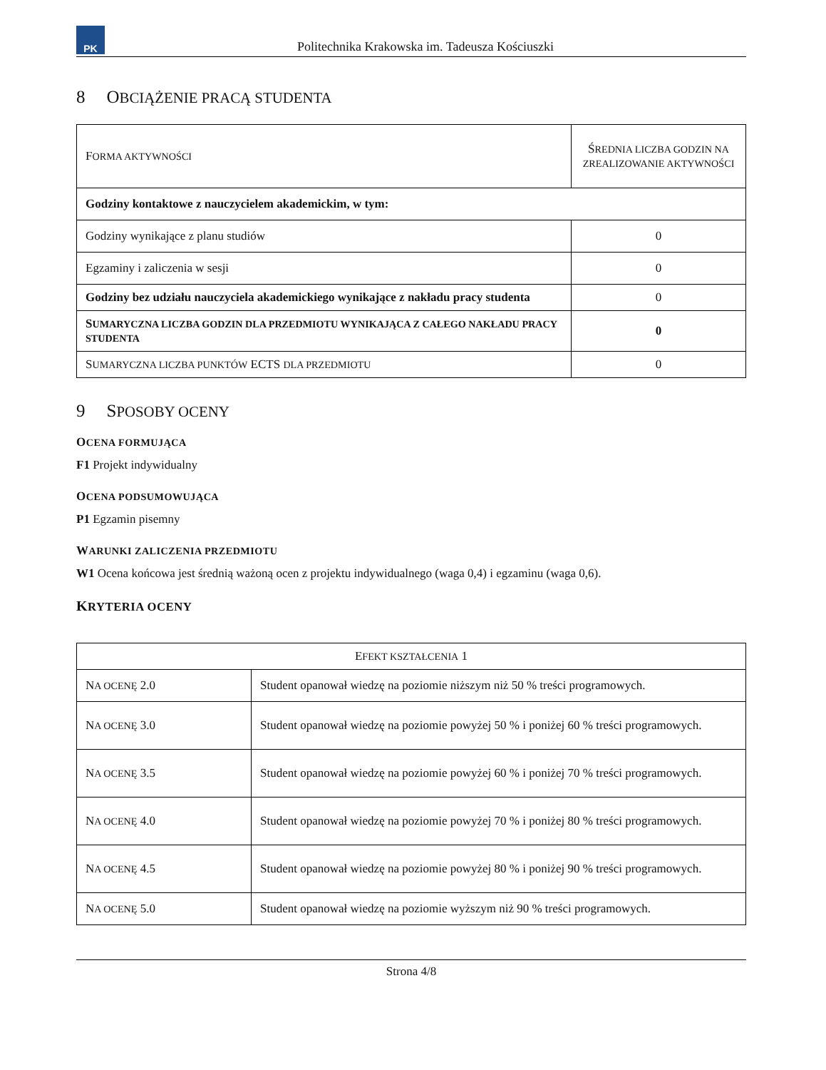PK
Politechnika Krakowska im. Tadeusza Kościuszki
8 OBCIĄŻENIE PRACĄ STUDENTA
| F ORMA AKTYWNOŚCI | Ś REDNIA LICZBA GODZIN NA ZREALIZOWANIE AKTYWNOŚCI |
| --- | --- |
| Godziny kontaktowe z nauczycielem akademickim, w tym: | |
| Godziny wynikające z planu studiów | 0 |
| Egzaminy i zaliczenia w sesji | 0 |
| Godziny bez udziału nauczyciela akademickiego wynikające z nakładu pracy studenta | 0 |
| S UMARYCZNA LICZBA GODZIN DLA PRZEDMIOTU WYNIKAJĄCA Z CAŁEGO NAKŁADU PRACY STUDENTA | 0 |
| S UMARYCZNA LICZBA PUNKTÓW ECTS DLA PRZEDMIOTU | 0 |
9 SPOSOBY OCENY
OCENA FORMUJĄCA
F1 Projekt indywidualny
OCENA PODSUMOWUJĄCA
P1 Egzamin pisemny
WARUNKI ZALICZENIA PRZEDMIOTU
W1 Ocena końcowa jest średnią ważoną ocen z projektu indywidualnego (waga 0,4) i egzaminu (waga 0,6).
KRYTERIA OCENY
| E FEKT KSZTAŁCENIA 1 | |
| --- | --- |
| N A OCENĘ 2.0 | Student opanował wiedzę na poziomie niższym niż 50 % treści programowych. |
| N A OCENĘ 3.0 | Student opanował wiedzę na poziomie powyżej 50 % i poniżej 60 % treści programowych. |
| N A OCENĘ 3.5 | Student opanował wiedzę na poziomie powyżej 60 % i poniżej 70 % treści programowych. |
| N A OCENĘ 4.0 | Student opanował wiedzę na poziomie powyżej 70 % i poniżej 80 % treści programowych. |
| N A OCENĘ 4.5 | Student opanował wiedzę na poziomie powyżej 80 % i poniżej 90 % treści programowych. |
| N A OCENĘ 5.0 | Student opanował wiedzę na poziomie wyższym niż 90 % treści programowych. |
Strona 4/8